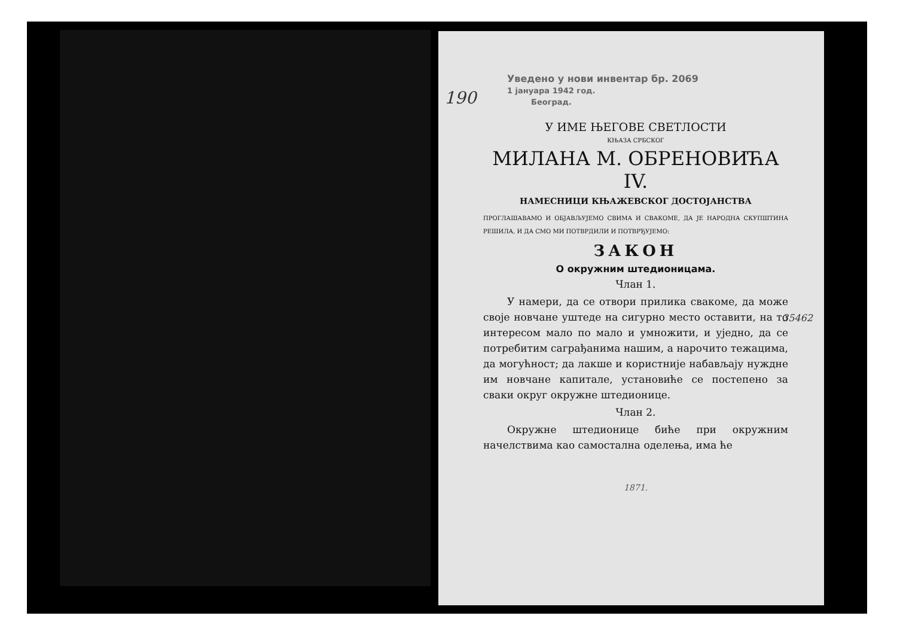190
Уведено у нови инвентар бр. 2069
1 јануара 1942 год.
Београд.
У ИМЕ ЊЕГОВЕ СВЕТЛОСТИ
КЊАЗА СРБСКОГ
МИЛАНА М. ОБРЕНОВИЋА IV.
НАМЕСНИЦИ КЊАЖЕВСКОГ ДОСТОЈАНСТВА
ПРОГЛАШАВАМО И ОБЈАВЉУЈЕМО СВИМА И СВАКОМЕ, ДА ЈЕ НАРОДНА СКУПШТИНА РЕШИЛА, И ДА СМО МИ ПОТВРДИЛИ И ПОТВРЂУЈЕМО:
ЗАКОН
О окружним штедионицама.
Члан 1.
У намери, да се отвори прилика свакоме, да може своје новчане уштеде на сигурно место оставити, на то интересом мало по мало и умножити, и уједно, да се потребитим саграђанима нашим, а нарочито тежацима, да могућност; да лакше и користније набављају нуждне им новчане капитале, установиће се постепено за сваки округ окружне штедионице.
Члан 2.
Окружне штедионице биће при окружним начелствима као самостална оделења, има ће
1871.
35462